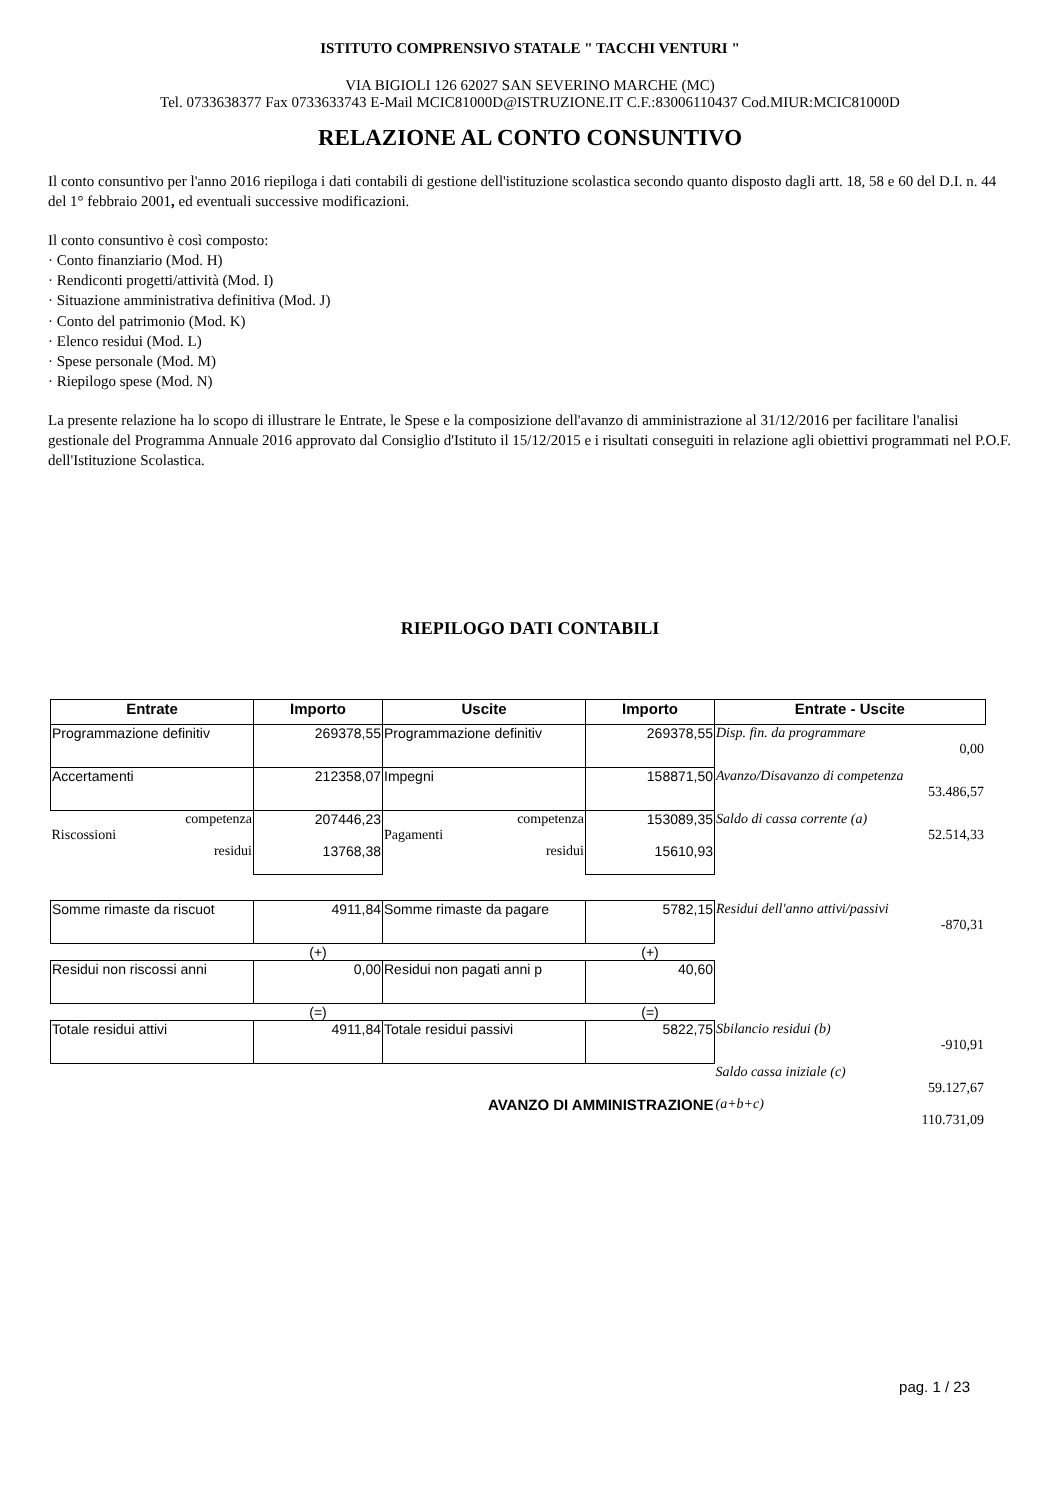ISTITUTO COMPRENSIVO STATALE " TACCHI VENTURI "
VIA BIGIOLI 126 62027 SAN SEVERINO MARCHE (MC)
Tel. 0733638377 Fax 0733633743 E-Mail MCIC81000D@ISTRUZIONE.IT C.F.:83006110437 Cod.MIUR:MCIC81000D
RELAZIONE AL CONTO CONSUNTIVO
Il conto consuntivo per l'anno 2016 riepiloga i dati contabili di gestione dell'istituzione scolastica secondo quanto disposto dagli artt. 18, 58 e 60 del D.I. n. 44 del 1° febbraio 2001, ed eventuali successive modificazioni.
Il conto consuntivo è così composto:
· Conto finanziario (Mod. H)
· Rendiconti progetti/attività (Mod. I)
· Situazione amministrativa definitiva (Mod. J)
· Conto del patrimonio (Mod. K)
· Elenco residui (Mod. L)
· Spese personale (Mod. M)
· Riepilogo spese (Mod. N)
La presente relazione ha lo scopo di illustrare le Entrate, le Spese e la composizione dell'avanzo di amministrazione al 31/12/2016 per facilitare l'analisi gestionale del Programma Annuale 2016 approvato dal Consiglio d'Istituto il 15/12/2015 e i risultati conseguiti in relazione agli obiettivi programmati nel P.O.F. dell'Istituzione Scolastica.
RIEPILOGO DATI CONTABILI
| Entrate | Importo | Uscite | Importo | Entrate - Uscite |
| --- | --- | --- | --- | --- |
| Programmazione definitiv | 269378,55 | Programmazione definitiv | 269378,55 | Disp. fin. da programmare 0,00 |
| Accertamenti | 212358,07 | Impegni | 158871,50 | Avanzo/Disavanzo di competenza 53.486,57 |
| competenza Riscossioni residui | 207446,23 13768,38 | competenza Pagamenti residui | 153089,35 15610,93 | Saldo di cassa corrente (a) 52.514,33 |
| Somme rimaste da riscuot | 4911,84 | Somme rimaste da pagare | 5782,15 | Residui dell'anno attivi/passivi -870,31 |
| | (+) | | (+) | |
| Residui non riscossi anni | 0,00 | Residui non pagati anni p | 40,60 | |
| | (=) | | (=) | |
| Totale residui attivi | 4911,84 | Totale residui passivi | 5822,75 | Sbilancio residui (b) -910,91 |
| | | | | Saldo cassa iniziale (c) 59.127,67 |
| AVANZO DI AMMINISTRAZIONE | | | | (a+b+c) 110.731,09 |
pag. 1 / 23